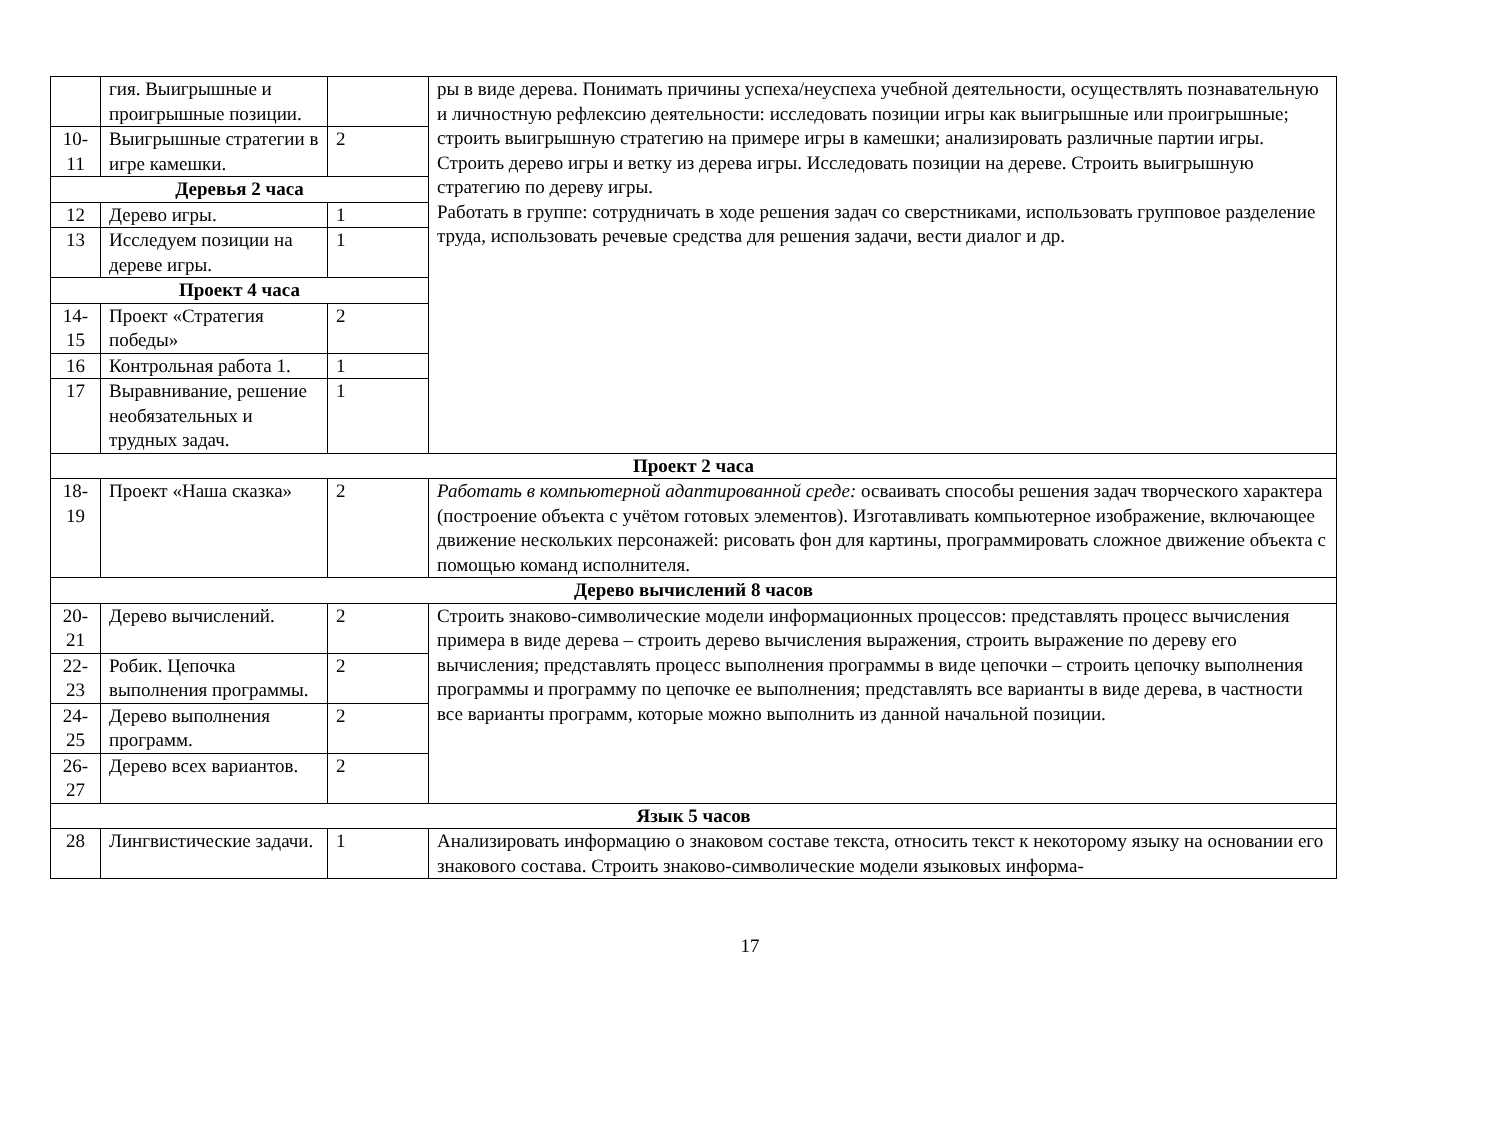| | гия. Выигрышные и проигрышные позиции. | | ры в виде дерева. Понимать причины успеха/неуспеха учебной деятельности, осуществлять познавательную и личностную рефлексию деятельности: исследовать позиции игры как выигрышные или проигрышные; строить выигрышную стратегию на примере игры в камешки; анализировать различные партии игры. Строить дерево игры и ветку из дерева игры. Исследовать позиции на дереве. Строить выигрышную стратегию по дереву игры. Работать в группе: сотрудничать в ходе решения задач со сверстниками, использовать групповое разделение труда, использовать речевые средства для решения задачи, вести диалог и др. |
| 10-11 | Выигрышные стратегии в игре камешки. | 2 | |
| Деревья 2 часа | | | |
| 12 | Дерево игры. | 1 | |
| 13 | Исследуем позиции на дереве игры. | 1 | |
| Проект 4 часа | | | |
| 14-15 | Проект «Стратегия победы» | 2 | |
| 16 | Контрольная работа 1. | 1 | |
| 17 | Выравнивание, решение необязательных и трудных задач. | 1 | |
| Проект 2 часа | | | |
| 18-19 | Проект «Наша сказка» | 2 | Работать в компьютерной адаптированной среде: осваивать способы решения задач творческого характера (построение объекта с учётом готовых элементов). Изготавливать компьютерное изображение, включающее движение нескольких персонажей: рисовать фон для картины, программировать сложное движение объекта с помощью команд исполнителя. |
| Дерево вычислений 8 часов | | | |
| 20-21 | Дерево вычислений. | 2 | Строить знаково-символические модели информационных процессов: представлять процесс вычисления примера в виде дерева – строить дерево вычисления выражения, строить выражение по дереву его вычисления; представлять процесс выполнения программы в виде цепочки – строить цепочку выполнения программы и программу по цепочке ее выполнения; представлять все варианты в виде дерева, в частности все варианты программ, которые можно выполнить из данной начальной позиции. |
| 22-23 | Робик. Цепочка выполнения программы. | 2 | |
| 24-25 | Дерево выполнения программ. | 2 | |
| 26-27 | Дерево всех вариантов. | 2 | |
| Язык 5 часов | | | |
| 28 | Лингвистические задачи. | 1 | Анализировать информацию о знаковом составе текста, относить текст к некоторому языку на основании его знакового состава. Строить знаково-символические модели языковых информа- |
17